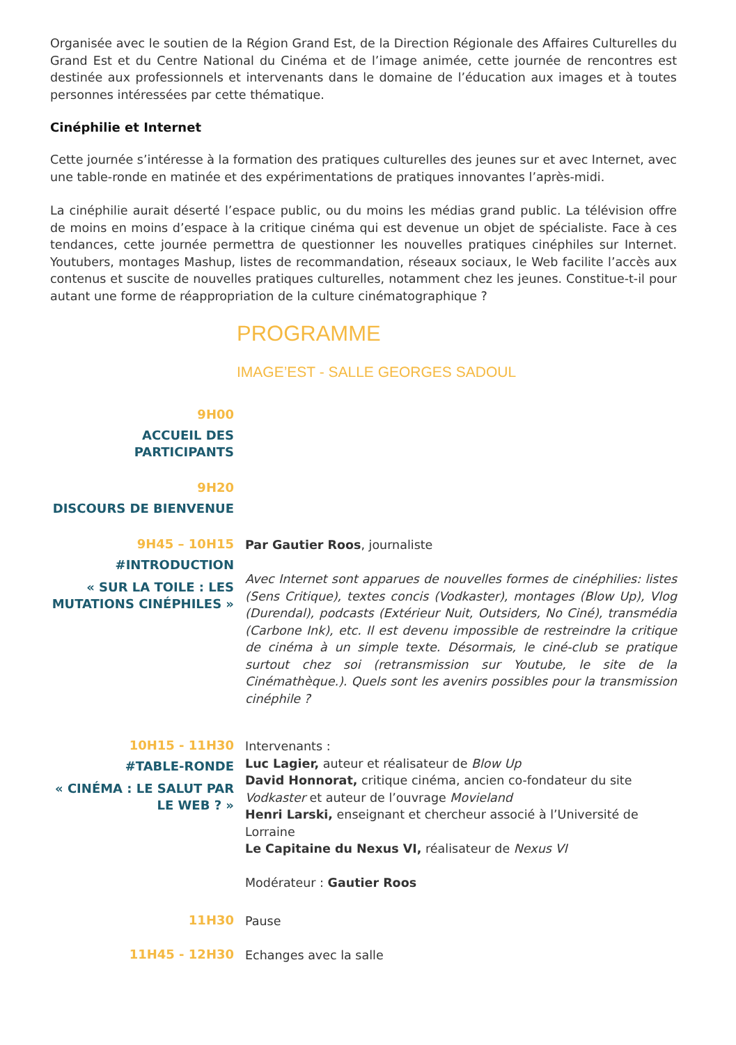Organisée avec le soutien de la Région Grand Est, de la Direction Régionale des Affaires Culturelles du Grand Est et du Centre National du Cinéma et de l’image animée, cette journée de rencontres est destinée aux professionnels et intervenants dans le domaine de l’éducation aux images et à toutes personnes intéressées par cette thématique.
Cinéphilie et Internet
Cette journée s’intéresse à la formation des pratiques culturelles des jeunes sur et avec Internet, avec une table-ronde en matinée et des expérimentations de pratiques innovantes l’après-midi.
La cinéphilie aurait déserté l’espace public, ou du moins les médias grand public. La télévision offre de moins en moins d’espace à la critique cinéma qui est devenue un objet de spécialiste. Face à ces tendances, cette journée permettra de questionner les nouvelles pratiques cinéphiles sur Internet. Youtubers, montages Mashup, listes de recommandation, réseaux sociaux, le Web facilite l’accès aux contenus et suscite de nouvelles pratiques culturelles, notamment chez les jeunes. Constitue-t-il pour autant une forme de réappropriation de la culture cinématographique ?
PROGRAMME
IMAGE’EST - SALLE GEORGES SADOUL
9H00
ACCUEIL DES PARTICIPANTS
9H20
DISCOURS DE BIENVENUE
9H45 – 10H15
#INTRODUCTION
« SUR LA TOILE : LES MUTATIONS CINÉPHILES »
Par Gautier Roos, journaliste
Avec Internet sont apparues de nouvelles formes de cinéphilies: listes (Sens Critique), textes concis (Vodkaster), montages (Blow Up), Vlog (Durendal), podcasts (Extérieur Nuit, Outsiders, No Ciné), transmédia (Carbone Ink), etc. Il est devenu impossible de restreindre la critique de cinéma à un simple texte. Désormais, le ciné-club se pratique surtout chez soi (retransmission sur Youtube, le site de la Cinémathèque.). Quels sont les avenirs possibles pour la transmission cinéphile ?
10H15 - 11H30
#TABLE-RONDE
« CINÉMA : LE SALUT PAR LE WEB ? »
Intervenants :
Luc Lagier, auteur et réalisateur de Blow Up
David Honnorat, critique cinéma, ancien co-fondateur du site Vodkaster et auteur de l’ouvrage Movieland
Henri Larski, enseignant et chercheur associé à l’Université de Lorraine
Le Capitaine du Nexus VI, réalisateur de Nexus VI
Modérateur : Gautier Roos
11H30
Pause
11H45 - 12H30
Echanges avec la salle